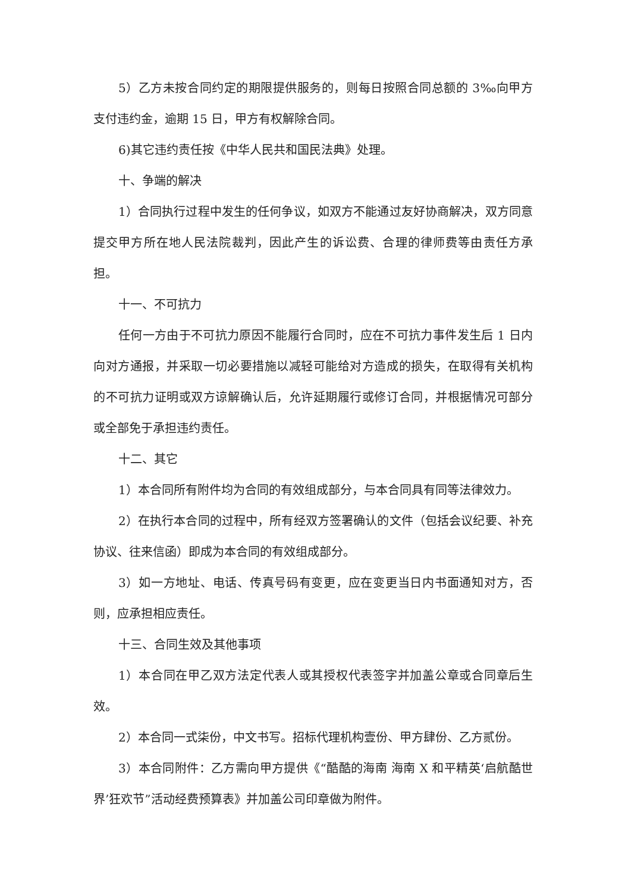5）乙方未按合同约定的期限提供服务的，则每日按照合同总额的 3‰向甲方支付违约金，逾期 15 日，甲方有权解除合同。
6)其它违约责任按《中华人民共和国民法典》处理。
十、争端的解决
1）合同执行过程中发生的任何争议，如双方不能通过友好协商解决，双方同意提交甲方所在地人民法院裁判，因此产生的诉讼费、合理的律师费等由责任方承担。
十一、不可抗力
任何一方由于不可抗力原因不能履行合同时，应在不可抗力事件发生后 1 日内向对方通报，并采取一切必要措施以减轻可能给对方造成的损失，在取得有关机构的不可抗力证明或双方谅解确认后，允许延期履行或修订合同，并根据情况可部分或全部免于承担违约责任。
十二、其它
1）本合同所有附件均为合同的有效组成部分，与本合同具有同等法律效力。
2）在执行本合同的过程中，所有经双方签署确认的文件（包括会议纪要、补充协议、往来信函）即成为本合同的有效组成部分。
3）如一方地址、电话、传真号码有变更，应在变更当日内书面通知对方，否则，应承担相应责任。
十三、合同生效及其他事项
1）本合同在甲乙双方法定代表人或其授权代表签字并加盖公章或合同章后生效。
2）本合同一式柒份，中文书写。招标代理机构壹份、甲方肆份、乙方贰份。
3）本合同附件：乙方需向甲方提供《“酷酷的海南 海南 X 和平精英‘启航酷世界’狂欢节”活动经费预算表》并加盖公司印章做为附件。